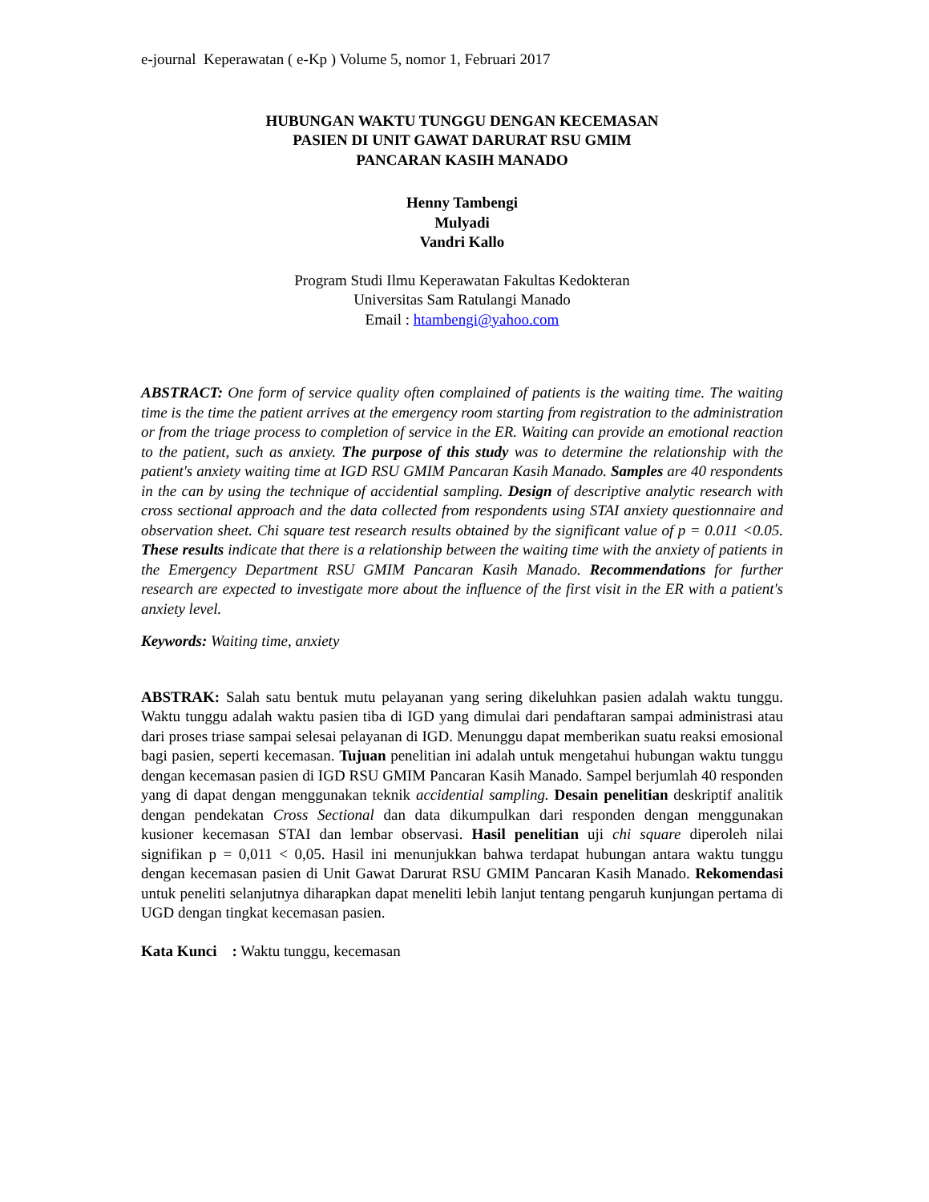e-journal Keperawatan ( e-Kp ) Volume 5, nomor 1, Februari 2017
HUBUNGAN WAKTU TUNGGU DENGAN KECEMASAN
PASIEN DI UNIT GAWAT DARURAT RSU GMIM
PANCARAN KASIH MANADO
Henny Tambengi
Mulyadi
Vandri Kallo
Program Studi Ilmu Keperawatan Fakultas Kedokteran
Universitas Sam Ratulangi Manado
Email : htambengi@yahoo.com
ABSTRACT: One form of service quality often complained of patients is the waiting time. The waiting time is the time the patient arrives at the emergency room starting from registration to the administration or from the triage process to completion of service in the ER. Waiting can provide an emotional reaction to the patient, such as anxiety. The purpose of this study was to determine the relationship with the patient's anxiety waiting time at IGD RSU GMIM Pancaran Kasih Manado. Samples are 40 respondents in the can by using the technique of accidential sampling. Design of descriptive analytic research with cross sectional approach and the data collected from respondents using STAI anxiety questionnaire and observation sheet. Chi square test research results obtained by the significant value of p = 0.011 <0.05. These results indicate that there is a relationship between the waiting time with the anxiety of patients in the Emergency Department RSU GMIM Pancaran Kasih Manado. Recommendations for further research are expected to investigate more about the influence of the first visit in the ER with a patient's anxiety level.
Keywords: Waiting time, anxiety
ABSTRAK: Salah satu bentuk mutu pelayanan yang sering dikeluhkan pasien adalah waktu tunggu. Waktu tunggu adalah waktu pasien tiba di IGD yang dimulai dari pendaftaran sampai administrasi atau dari proses triase sampai selesai pelayanan di IGD. Menunggu dapat memberikan suatu reaksi emosional bagi pasien, seperti kecemasan. Tujuan penelitian ini adalah untuk mengetahui hubungan waktu tunggu dengan kecemasan pasien di IGD RSU GMIM Pancaran Kasih Manado. Sampel berjumlah 40 responden yang di dapat dengan menggunakan teknik accidential sampling. Desain penelitian deskriptif analitik dengan pendekatan Cross Sectional dan data dikumpulkan dari responden dengan menggunakan kusioner kecemasan STAI dan lembar observasi. Hasil penelitian uji chi square diperoleh nilai signifikan p = 0,011 < 0,05. Hasil ini menunjukkan bahwa terdapat hubungan antara waktu tunggu dengan kecemasan pasien di Unit Gawat Darurat RSU GMIM Pancaran Kasih Manado. Rekomendasi untuk peneliti selanjutnya diharapkan dapat meneliti lebih lanjut tentang pengaruh kunjungan pertama di UGD dengan tingkat kecemasan pasien.
Kata Kunci : Waktu tunggu, kecemasan